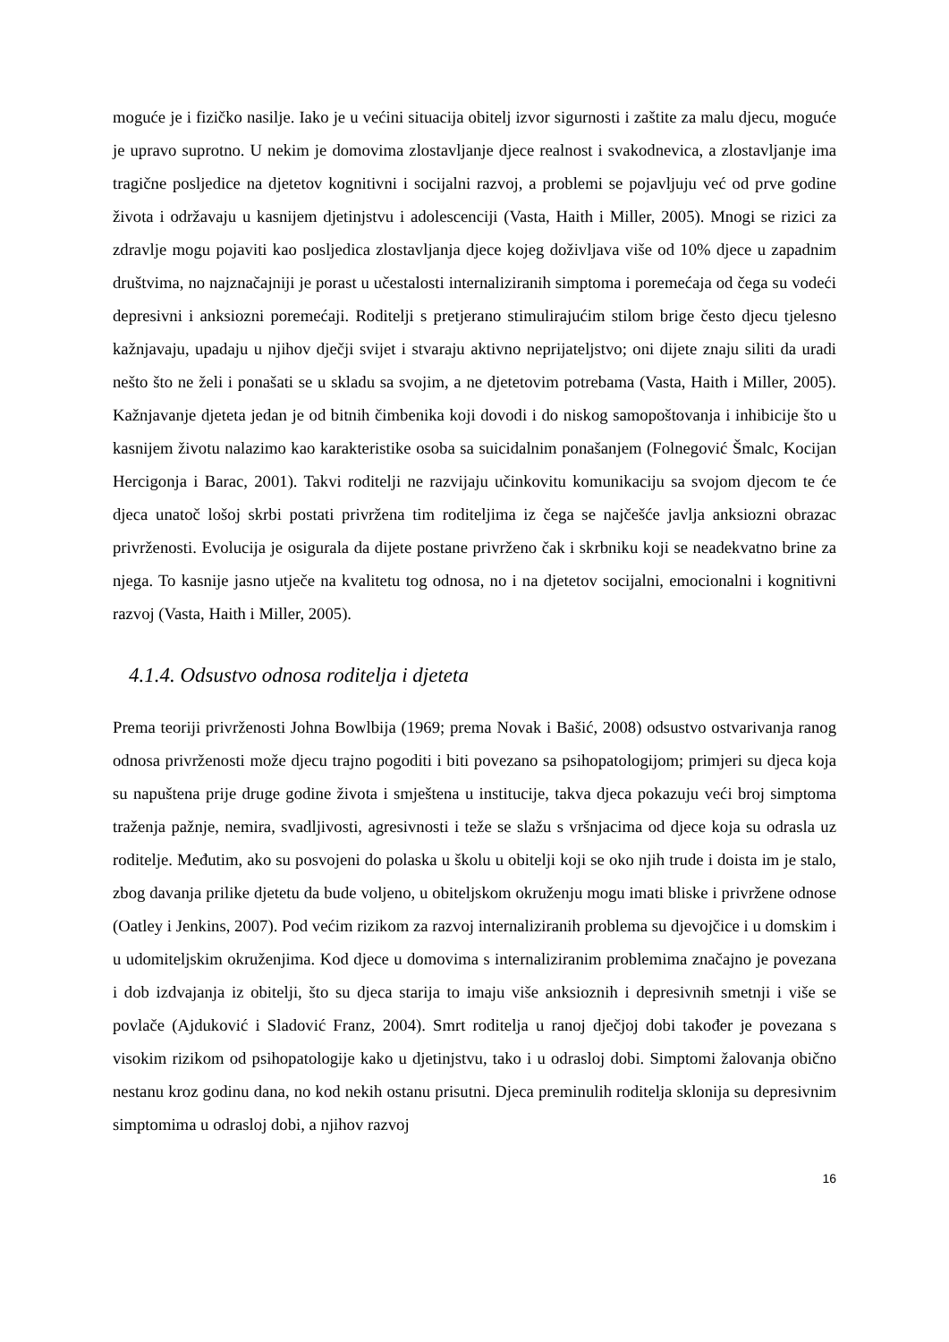moguće je i fizičko nasilje. Iako je u većini situacija obitelj izvor sigurnosti i zaštite za malu djecu, moguće je upravo suprotno. U nekim je domovima zlostavljanje djece realnost i svakodnevica, a zlostavljanje ima tragične posljedice na djetetov kognitivni i socijalni razvoj, a problemi se pojavljuju već od prve godine života i održavaju u kasnijem djetinjstvu i adolescenciji (Vasta, Haith i Miller, 2005). Mnogi se rizici za zdravlje mogu pojaviti kao posljedica zlostavljanja djece kojeg doživljava više od 10% djece u zapadnim društvima, no najznačajniji je porast u učestalosti internaliziranih simptoma i poremećaja od čega su vodeći depresivni i anksiozni poremećaji. Roditelji s pretjerano stimulirajućim stilom brige često djecu tjelesno kažnjavaju, upadaju u njihov dječji svijet i stvaraju aktivno neprijateljstvo; oni dijete znaju siliti da uradi nešto što ne želi i ponašati se u skladu sa svojim, a ne djetetovim potrebama (Vasta, Haith i Miller, 2005). Kažnjavanje djeteta jedan je od bitnih čimbenika koji dovodi i do niskog samopoštovanja i inhibicije što u kasnijem životu nalazimo kao karakteristike osoba sa suicidalnim ponašanjem (Folnegović Šmalc, Kocijan Hercigonja i Barac, 2001). Takvi roditelji ne razvijaju učinkovitu komunikaciju sa svojom djecom te će djeca unatoč lošoj skrbi postati privržena tim roditeljima iz čega se najčešće javlja anksiozni obrazac privrženosti. Evolucija je osigurala da dijete postane privrženo čak i skrbniku koji se neadekvatno brine za njega. To kasnije jasno utječe na kvalitetu tog odnosa, no i na djetetov socijalni, emocionalni i kognitivni razvoj (Vasta, Haith i Miller, 2005).
4.1.4. Odsustvo odnosa roditelja i djeteta
Prema teoriji privrženosti Johna Bowlbija (1969; prema Novak i Bašić, 2008) odsustvo ostvarivanja ranog odnosa privrženosti može djecu trajno pogoditi i biti povezano sa psihopatologijom; primjeri su djeca koja su napuštena prije druge godine života i smještena u institucije, takva djeca pokazuju veći broj simptoma traženja pažnje, nemira, svadljivosti, agresivnosti i teže se slažu s vršnjacima od djece koja su odrasla uz roditelje. Međutim, ako su posvojeni do polaska u školu u obitelji koji se oko njih trude i doista im je stalo, zbog davanja prilike djetetu da bude voljeno, u obiteljskom okruženju mogu imati bliske i privržene odnose (Oatley i Jenkins, 2007). Pod većim rizikom za razvoj internaliziranih problema su djevojčice i u domskim i u udomiteljskim okruženjima. Kod djece u domovima s internaliziranim problemima značajno je povezana i dob izdvajanja iz obitelji, što su djeca starija to imaju više anksioznih i depresivnih smetnji i više se povlače (Ajduković i Sladović Franz, 2004). Smrt roditelja u ranoj dječjoj dobi također je povezana s visokim rizikom od psihopatologije kako u djetinjstvu, tako i u odrasloj dobi. Simptomi žalovanja obično nestanu kroz godinu dana, no kod nekih ostanu prisutni. Djeca preminulih roditelja sklonija su depresivnim simptomima u odrasloj dobi, a njihov razvoj
16